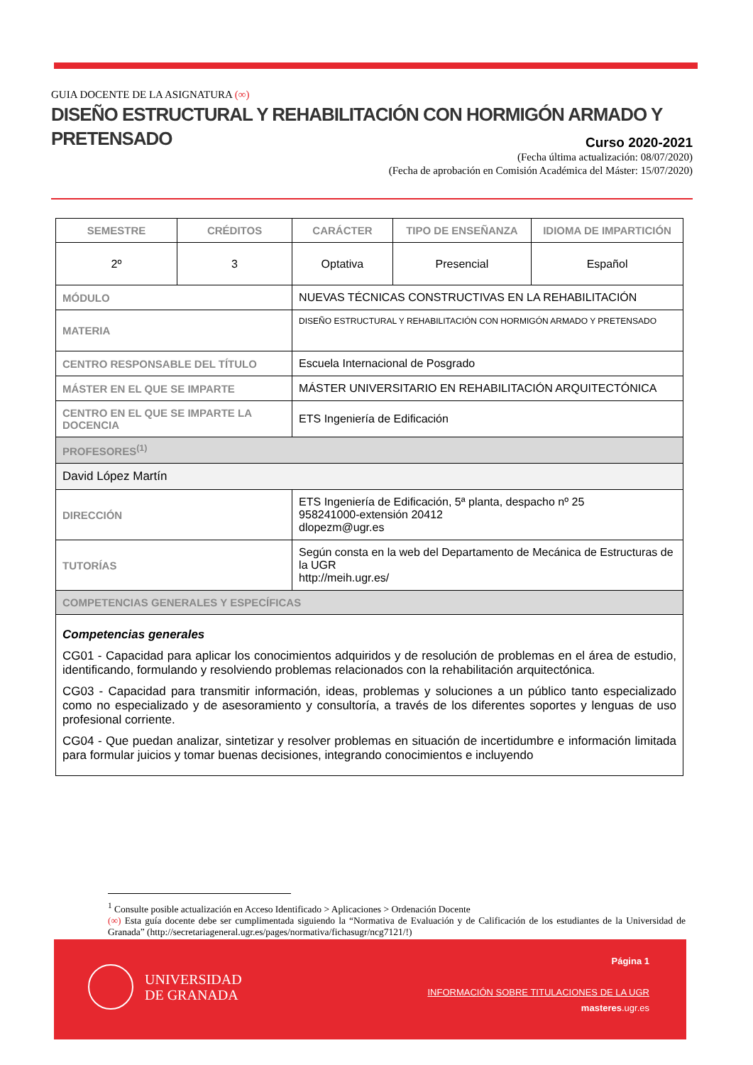GUIA DOCENTE DE LA ASIGNATURA (∞)
DISEÑO ESTRUCTURAL Y REHABILITACIÓN CON HORMIGÓN ARMADO Y PRETENSADO
Curso 2020-2021
(Fecha última actualización: 08/07/2020)
(Fecha de aprobación en Comisión Académica del Máster: 15/07/2020)
| SEMESTRE | CRÉDITOS | CARÁCTER | TIPO DE ENSEÑANZA | IDIOMA DE IMPARTICIÓN |
| --- | --- | --- | --- | --- |
| 2º | 3 | Optativa | Presencial | Español |
| MÓDULO | | NUEVAS TÉCNICAS CONSTRUCTIVAS EN LA REHABILITACIÓN | | |
| MATERIA | | DISEÑO ESTRUCTURAL Y REHABILITACIÓN CON HORMIGÓN ARMADO Y PRETENSADO | | |
| CENTRO RESPONSABLE DEL TÍTULO | | Escuela Internacional de Posgrado | | |
| MÁSTER EN EL QUE SE IMPARTE | | MÁSTER UNIVERSITARIO EN REHABILITACIÓN ARQUITECTÓNICA | | |
| CENTRO EN EL QUE SE IMPARTE LA DOCENCIA | | ETS Ingeniería de Edificación | | |
| PROFESORES<sup>(1)</sup> | | | | |
| David López Martín | | | | |
| DIRECCIÓN | | ETS Ingeniería de Edificación, 5ª planta, despacho nº 25 958241000-extensión 20412 dlopezm@ugr.es | | |
| TUTORÍAS | | Según consta en la web del Departamento de Mecánica de Estructuras de la UGR http://meih.ugr.es/ | | |
| COMPETENCIAS GENERALES Y ESPECÍFICAS | | | | |
| Competencias generales CG01 - Capacidad para aplicar los conocimientos adquiridos y de resolución de problemas en el área de estudio, identificando, formulando y resolviendo problemas relacionados con la rehabilitación arquitectónica. CG03 - Capacidad para transmitir información, ideas, problemas y soluciones a un público tanto especializado como no especializado y de asesoramiento y consultoría, a través de los diferentes soportes y lenguas de uso profesional corriente. CG04 - Que puedan analizar, sintetizar y resolver problemas en situación de incertidumbre e información limitada para formular juicios y tomar buenas decisiones, integrando conocimientos e incluyendo | | | | |
<sup>1</sup> Consulte posible actualización en Acceso Identificado > Aplicaciones > Ordenación Docente
(∞) Esta guía docente debe ser cumplimentada siguiendo la “Normativa de Evaluación y de Calificación de los estudiantes de la Universidad de Granada” (http://secretariageneral.ugr.es/pages/normativa/fichasugr/ncg7121/!)
UNIVERSIDAD
DE GRANADA
Página 1
INFORMACIÓN SOBRE TITULACIONES DE LA UGR
masteres.ugr.es